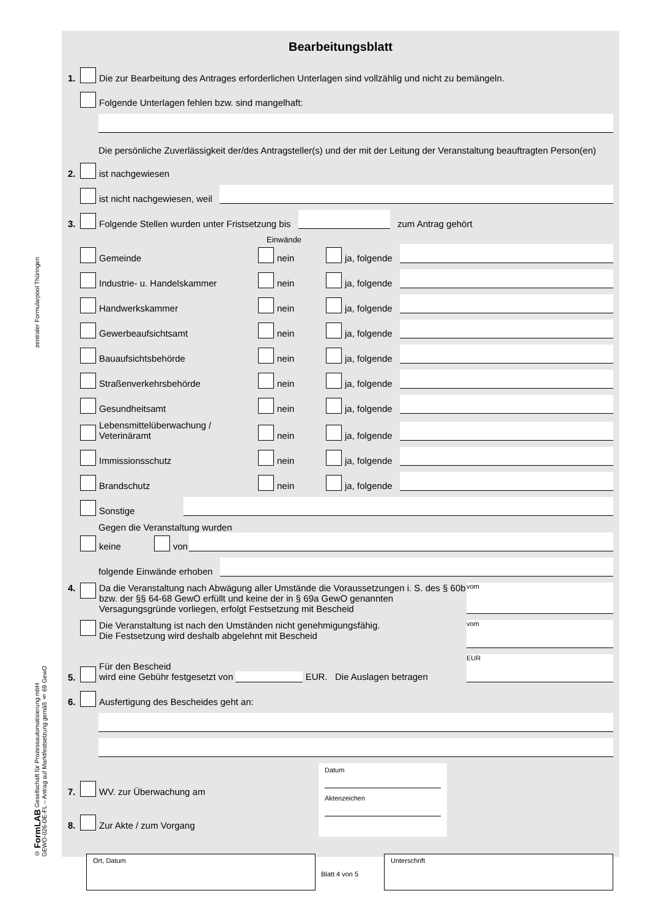zentraler Formularpool Thüringen
© FormLAB Gesellschaft für Prozessautomatisierung mbH
GEWO-026-DE-FL – Antrag auf Marktfestsetzung gemäß § 69 GewO
Bearbeitungsblatt
1. Die zur Bearbeitung des Antrages erforderlichen Unterlagen sind vollzählig und nicht zu bemängeln.
Folgende Unterlagen fehlen bzw. sind mangelhaft:
Die persönliche Zuverlässigkeit der/des Antragsteller(s) und der mit der Leitung der Veranstaltung beauftragten Person(en)
2. ist nachgewiesen
ist nicht nachgewiesen, weil
3. Folgende Stellen wurden unter Fristsetzung bis
zum Antrag gehört
Einwände
Gemeinde nein ja, folgende
Industrie- u. Handelskammer nein ja, folgende
Handwerkskammer nein ja, folgende
Gewerbeaufsichtsamt nein ja, folgende
Bauaufsichtsbehörde nein ja, folgende
Straßenverkehrsbehörde nein ja, folgende
Gesundheitsamt nein ja, folgende
Lebensmittelüberwachung / Veterinäramt nein ja, folgende
Immissionsschutz nein ja, folgende
Brandschutz nein ja, folgende
Sonstige
Gegen die Veranstaltung wurden
keine von
folgende Einwände erhoben
4. Da die Veranstaltung nach Abwägung aller Umstände die Voraussetzungen i. S. des § 60b bzw. der §§ 64-68 GewO erfüllt und keine der in § 69a GewO genannten Versagungsgründe vorliegen, erfolgt Festsetzung mit Bescheid
vom
Die Veranstaltung ist nach den Umständen nicht genehmigungsfähig.
Die Festsetzung wird deshalb abgelehnt mit Bescheid
vom
5.
Für den Bescheid
wird eine Gebühr festgesetzt von EUR. Die Auslagen betragen
EUR
6. Ausfertigung des Bescheides geht an:
7. WV. zur Überwachung am
8. Zur Akte / zum Vorgang
Datum
Aktenzeichen
Ort, Datum Unterschrift
Blatt 4 von 5